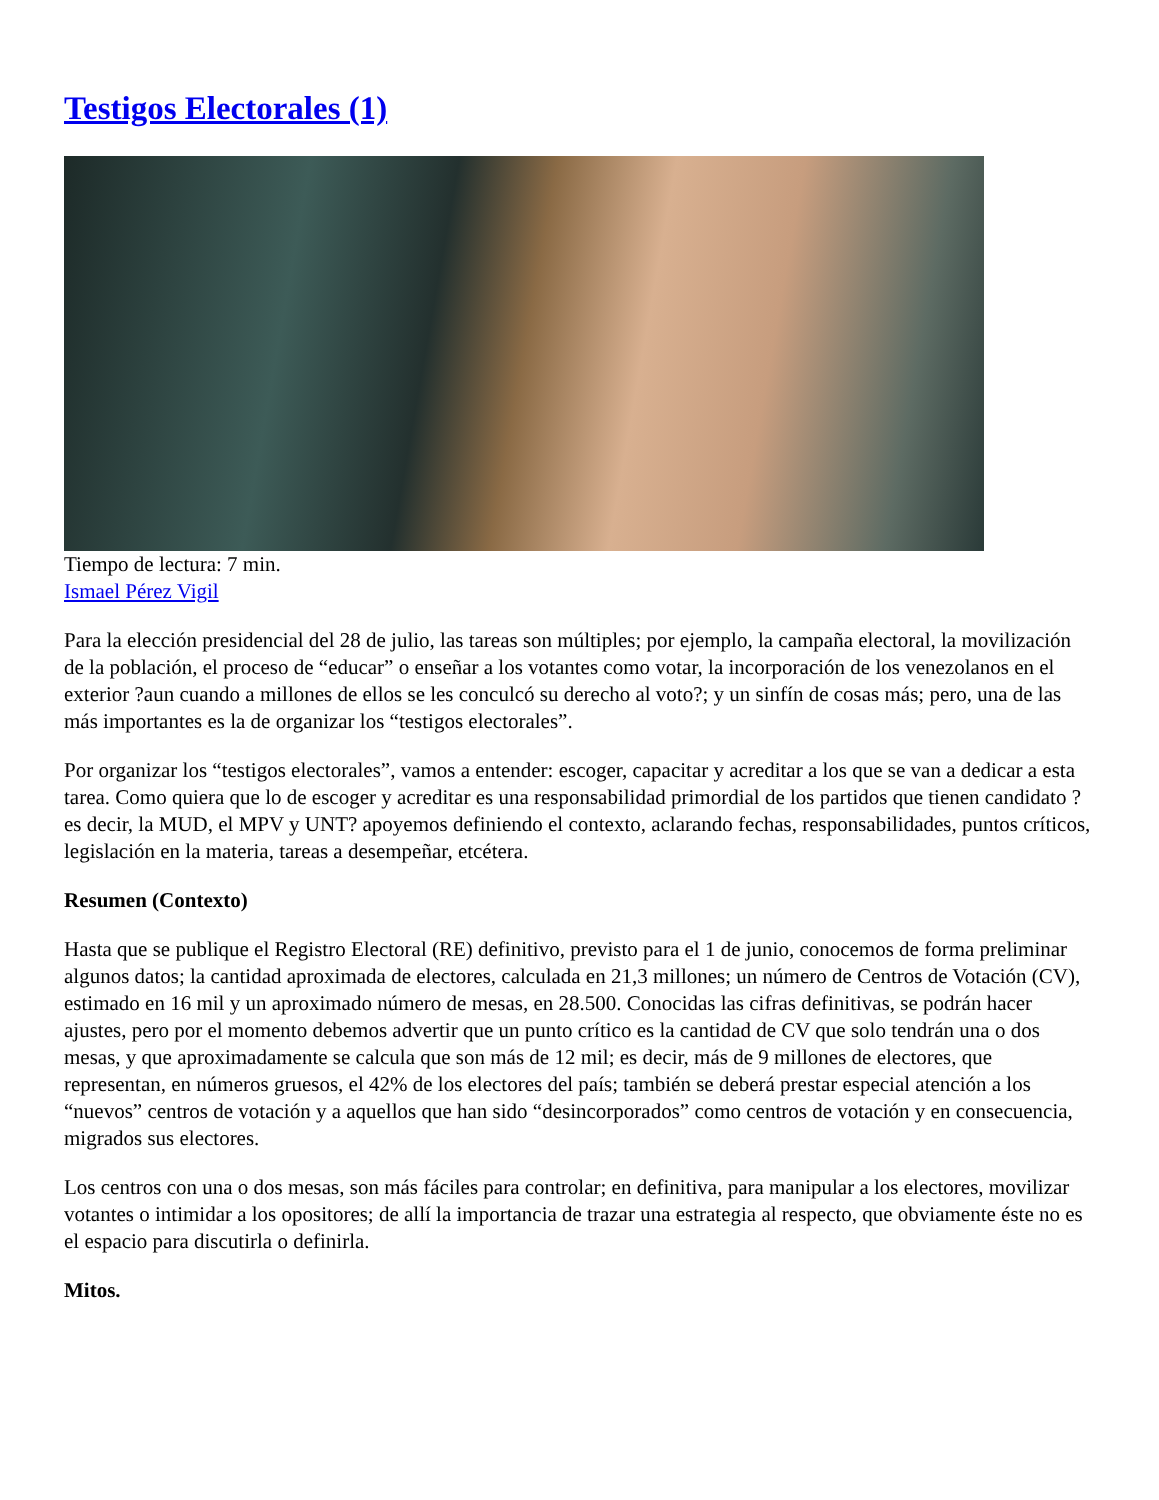Testigos Electorales (1)
Tiempo de lectura: 7 min.
Ismael Pérez Vigil
Para la elección presidencial del 28 de julio, las tareas son múltiples; por ejemplo, la campaña electoral, la movilización de la población, el proceso de “educar” o enseñar a los votantes como votar, la incorporación de los venezolanos en el exterior ?aun cuando a millones de ellos se les conculcó su derecho al voto?; y un sinfín de cosas más; pero, una de las más importantes es la de organizar los “testigos electorales”.
Por organizar los “testigos electorales”, vamos a entender: escoger, capacitar y acreditar a los que se van a dedicar a esta tarea. Como quiera que lo de escoger y acreditar es una responsabilidad primordial de los partidos que tienen candidato ?es decir, la MUD, el MPV y UNT? apoyemos definiendo el contexto, aclarando fechas, responsabilidades, puntos críticos, legislación en la materia, tareas a desempeñar, etcétera.
Resumen (Contexto)
Hasta que se publique el Registro Electoral (RE) definitivo, previsto para el 1 de junio, conocemos de forma preliminar algunos datos; la cantidad aproximada de electores, calculada en 21,3 millones; un número de Centros de Votación (CV), estimado en 16 mil y un aproximado número de mesas, en 28.500. Conocidas las cifras definitivas, se podrán hacer ajustes, pero por el momento debemos advertir que un punto crítico es la cantidad de CV que solo tendrán una o dos mesas, y que aproximadamente se calcula que son más de 12 mil; es decir, más de 9 millones de electores, que representan, en números gruesos, el 42% de los electores del país; también se deberá prestar especial atención a los “nuevos” centros de votación y a aquellos que han sido “desincorporados” como centros de votación y en consecuencia, migrados sus electores.
Los centros con una o dos mesas, son más fáciles para controlar; en definitiva, para manipular a los electores, movilizar votantes o intimidar a los opositores; de allí la importancia de trazar una estrategia al respecto, que obviamente éste no es el espacio para discutirla o definirla.
Mitos.